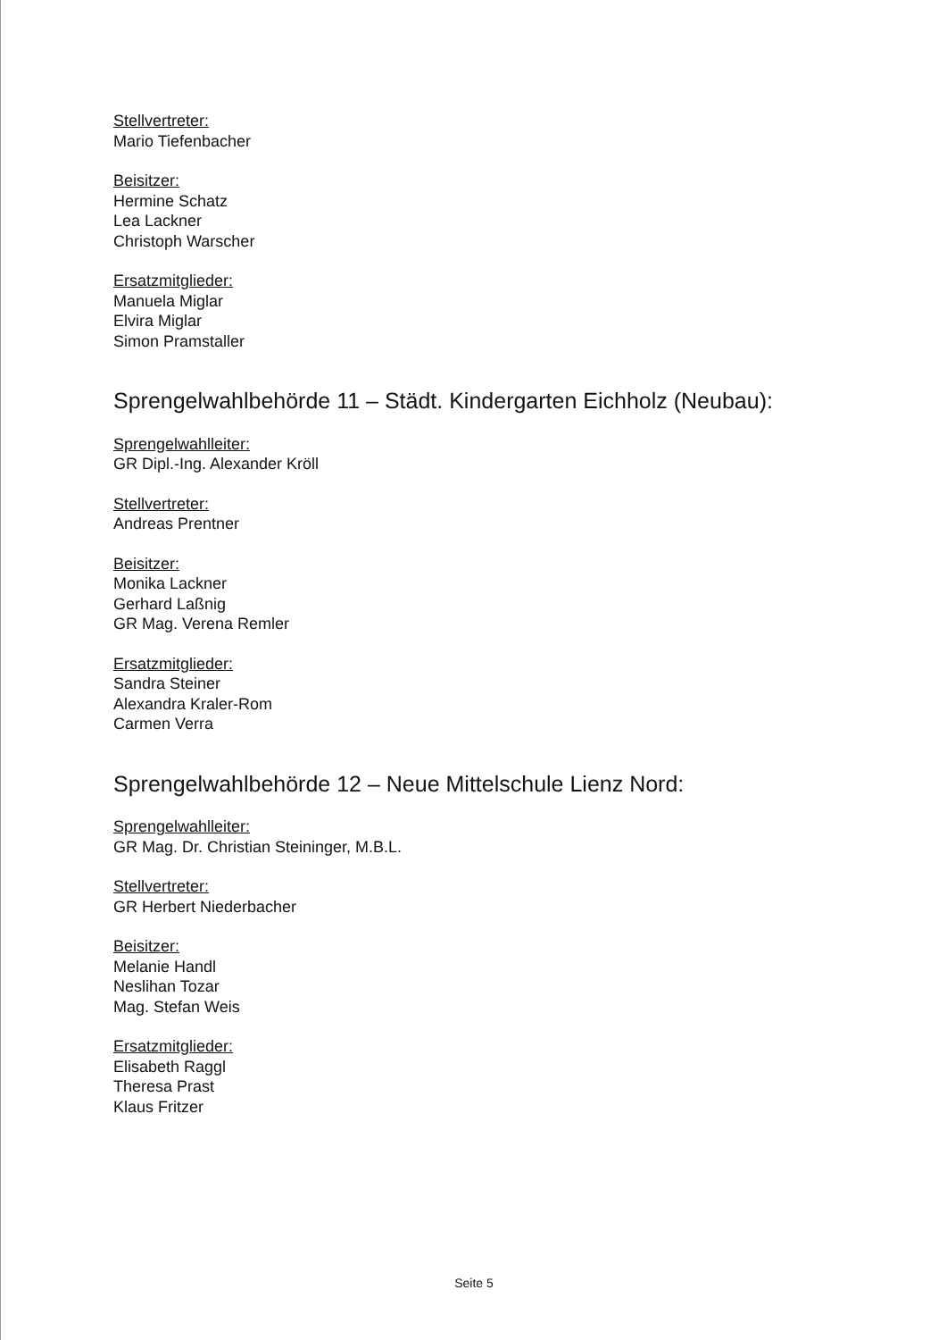Stellvertreter:
Mario Tiefenbacher
Beisitzer:
Hermine Schatz
Lea Lackner
Christoph Warscher
Ersatzmitglieder:
Manuela Miglar
Elvira Miglar
Simon Pramstaller
Sprengelwahlbehörde 11 – Städt. Kindergarten Eichholz (Neubau):
Sprengelwahlleiter:
GR Dipl.-Ing. Alexander Kröll
Stellvertreter:
Andreas Prentner
Beisitzer:
Monika Lackner
Gerhard Laßnig
GR Mag. Verena Remler
Ersatzmitglieder:
Sandra Steiner
Alexandra Kraler-Rom
Carmen Verra
Sprengelwahlbehörde 12 – Neue Mittelschule Lienz Nord:
Sprengelwahlleiter:
GR Mag. Dr. Christian Steininger, M.B.L.
Stellvertreter:
GR Herbert Niederbacher
Beisitzer:
Melanie Handl
Neslihan Tozar
Mag. Stefan Weis
Ersatzmitglieder:
Elisabeth Raggl
Theresa Prast
Klaus Fritzer
Seite 5